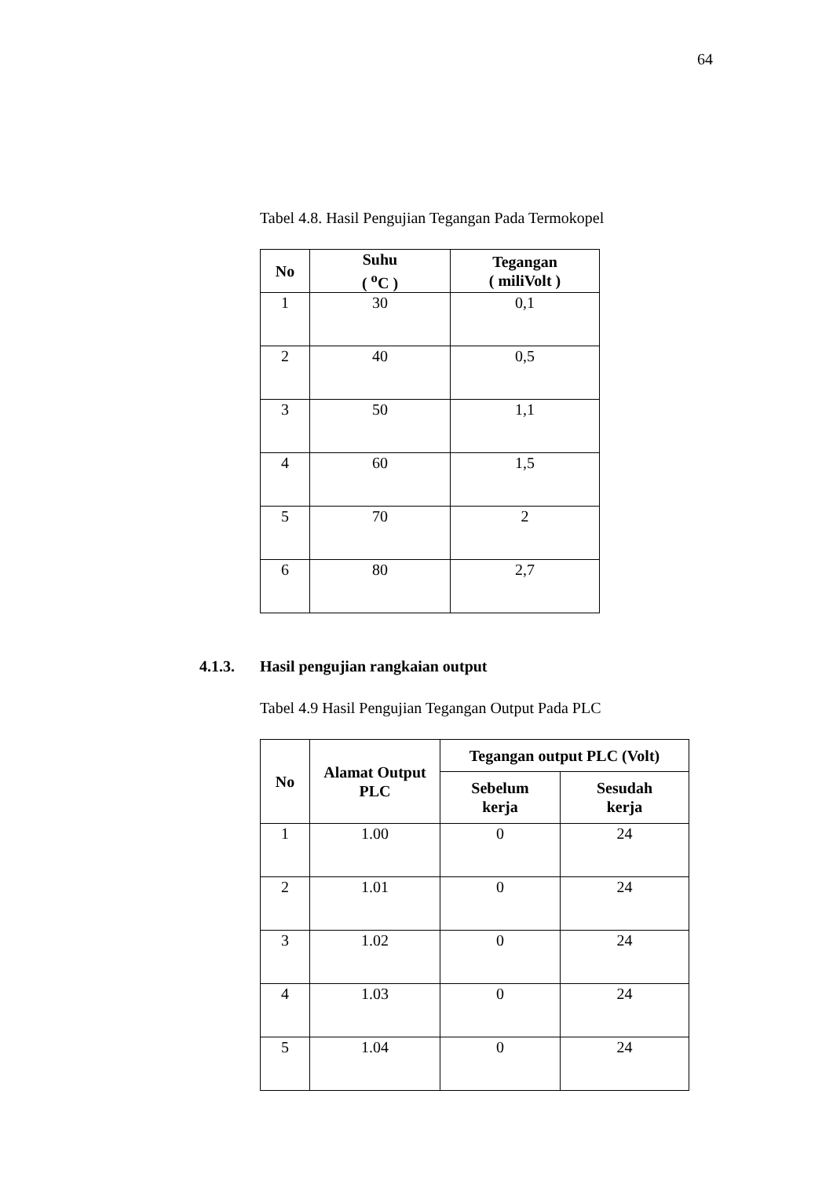64
Tabel 4.8. Hasil Pengujian Tegangan Pada Termokopel
| No | Suhu ( <sup>o</sup>C ) | Tegangan ( miliVolt ) |
| --- | --- | --- |
| 1 | 30 | 0,1 |
| 2 | 40 | 0,5 |
| 3 | 50 | 1,1 |
| 4 | 60 | 1,5 |
| 5 | 70 | 2 |
| 6 | 80 | 2,7 |
4.1.3. Hasil pengujian rangkaian output
Tabel 4.9 Hasil Pengujian Tegangan Output Pada PLC
| No | Alamat Output PLC | Tegangan output PLC (Volt) | |
| --- | --- | --- | --- |
| | | Sebelum kerja | Sesudah kerja |
| 1 | 1.00 | 0 | 24 |
| 2 | 1.01 | 0 | 24 |
| 3 | 1.02 | 0 | 24 |
| 4 | 1.03 | 0 | 24 |
| 5 | 1.04 | 0 | 24 |